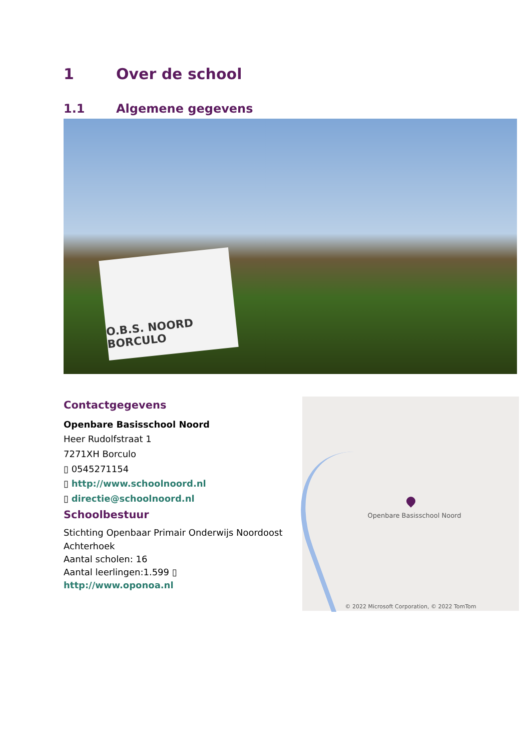1 Over de school
1.1 Algemene gegevens
O.B.S. NOORD BORCULO
Contactgegevens
Openbare Basisschool Noord
Heer Rudolfstraat 1
7271XH Borculo
▯ 0545271154
▯ http://www.schoolnoord.nl
▯ directie@schoolnoord.nl
Schoolbestuur
Stichting Openbaar Primair Onderwijs Noordoost Achterhoek
Aantal scholen: 16
Aantal leerlingen:1.599 ▯
http://www.oponoa.nl
Openbare Basisschool Noord
© 2022 Microsoft Corporation, © 2022 TomTom